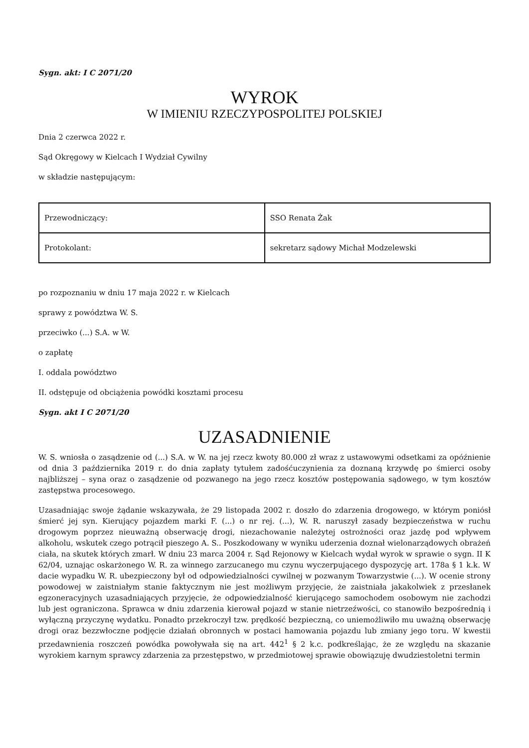Sygn. akt: I C 2071/20
WYROK
W IMIENIU RZECZYPOSPOLITEJ POLSKIEJ
Dnia 2 czerwca 2022 r.
Sąd Okręgowy w Kielcach I Wydział Cywilny
w składzie następującym:
| Przewodniczący: | SSO Renata Żak |
| Protokolant: | sekretarz sądowy Michał Modzelewski |
po rozpoznaniu w dniu 17 maja 2022 r. w Kielcach
sprawy z powództwa W. S.
przeciwko (...) S.A. w W.
o zapłatę
I. oddala powództwo
II. odstępuje od obciążenia powódki kosztami procesu
Sygn. akt I C 2071/20
UZASADNIENIE
W. S. wniosła o zasądzenie od (...) S.A. w W. na jej rzecz kwoty 80.000 zł wraz z ustawowymi odsetkami za opóźnienie od dnia 3 października 2019 r. do dnia zapłaty tytułem zadośćuczynienia za doznaną krzywdę po śmierci osoby najbliższej – syna oraz o zasądzenie od pozwanego na jego rzecz kosztów postępowania sądowego, w tym kosztów zastępstwa procesowego.
Uzasadniając swoje żądanie wskazywała, że 29 listopada 2002 r. doszło do zdarzenia drogowego, w którym poniósł śmierć jej syn. Kierujący pojazdem marki F. (...) o nr rej. (...), W. R. naruszył zasady bezpieczeństwa w ruchu drogowym poprzez nieuważną obserwację drogi, niezachowanie należytej ostrożności oraz jazdę pod wpływem alkoholu, wskutek czego potrącił pieszego A. S.. Poszkodowany w wyniku uderzenia doznał wielonarządowych obrażeń ciała, na skutek których zmarł. W dniu 23 marca 2004 r. Sąd Rejonowy w Kielcach wydał wyrok w sprawie o sygn. II K 62/04, uznając oskarżonego W. R. za winnego zarzucanego mu czynu wyczerpującego dyspozycję art. 178a § 1 k.k. W dacie wypadku W. R. ubezpieczony był od odpowiedzialności cywilnej w pozwanym Towarzystwie (...). W ocenie strony powodowej w zaistniałym stanie faktycznym nie jest możliwym przyjęcie, że zaistniała jakakolwiek z przesłanek egzoneracyjnych uzasadniających przyjęcie, że odpowiedzialność kierującego samochodem osobowym nie zachodzi lub jest ograniczona. Sprawca w dniu zdarzenia kierował pojazd w stanie nietrzeźwości, co stanowiło bezpośrednią i wyłączną przyczynę wydatku. Ponadto przekroczył tzw. prędkość bezpieczną, co uniemożliwiło mu uważną obserwację drogi oraz bezzwłoczne podjęcie działań obronnych w postaci hamowania pojazdu lub zmiany jego toru. W kwestii przedawnienia roszczeń powódka powoływała się na art. 442<sup>1</sup> § 2 k.c. podkreślając, że ze względu na skazanie wyrokiem karnym sprawcy zdarzenia za przestępstwo, w przedmiotowej sprawie obowiązuję dwudziestoletni termin